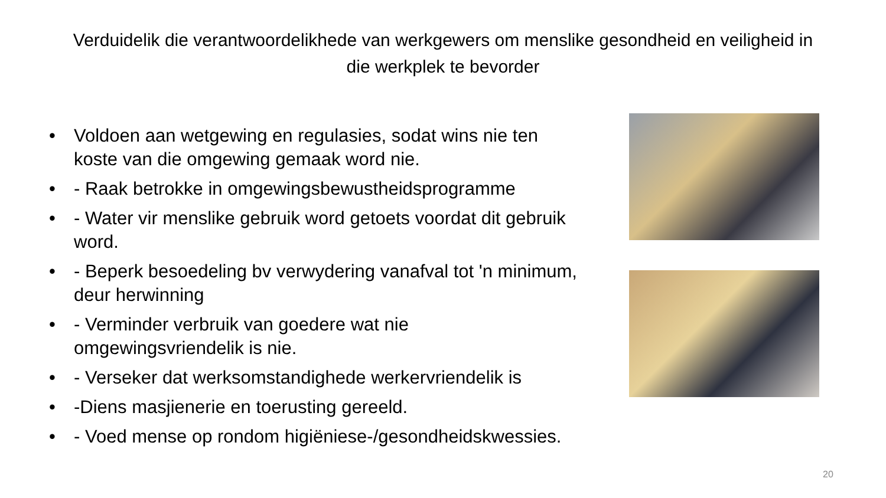Verduidelik die verantwoordelikhede van werkgewers om menslike gesondheid en veiligheid in die werkplek te bevorder
• Voldoen aan wetgewing en regulasies, sodat wins nie ten koste van die omgewing gemaak word nie.
• - Raak betrokke in omgewingsbewustheidsprogramme
• - Water vir menslike gebruik word getoets voordat dit gebruik word.
• - Beperk besoedeling bv verwydering vanafval tot 'n minimum, deur herwinning
• - Verminder verbruik van goedere wat nie omgewingsvriendelik is nie.
• - Verseker dat werksomstandighede werkervriendelik is
• -Diens masjienerie en toerusting gereeld.
• - Voed mense op rondom higiëniese-/gesondheidskwessies.
20